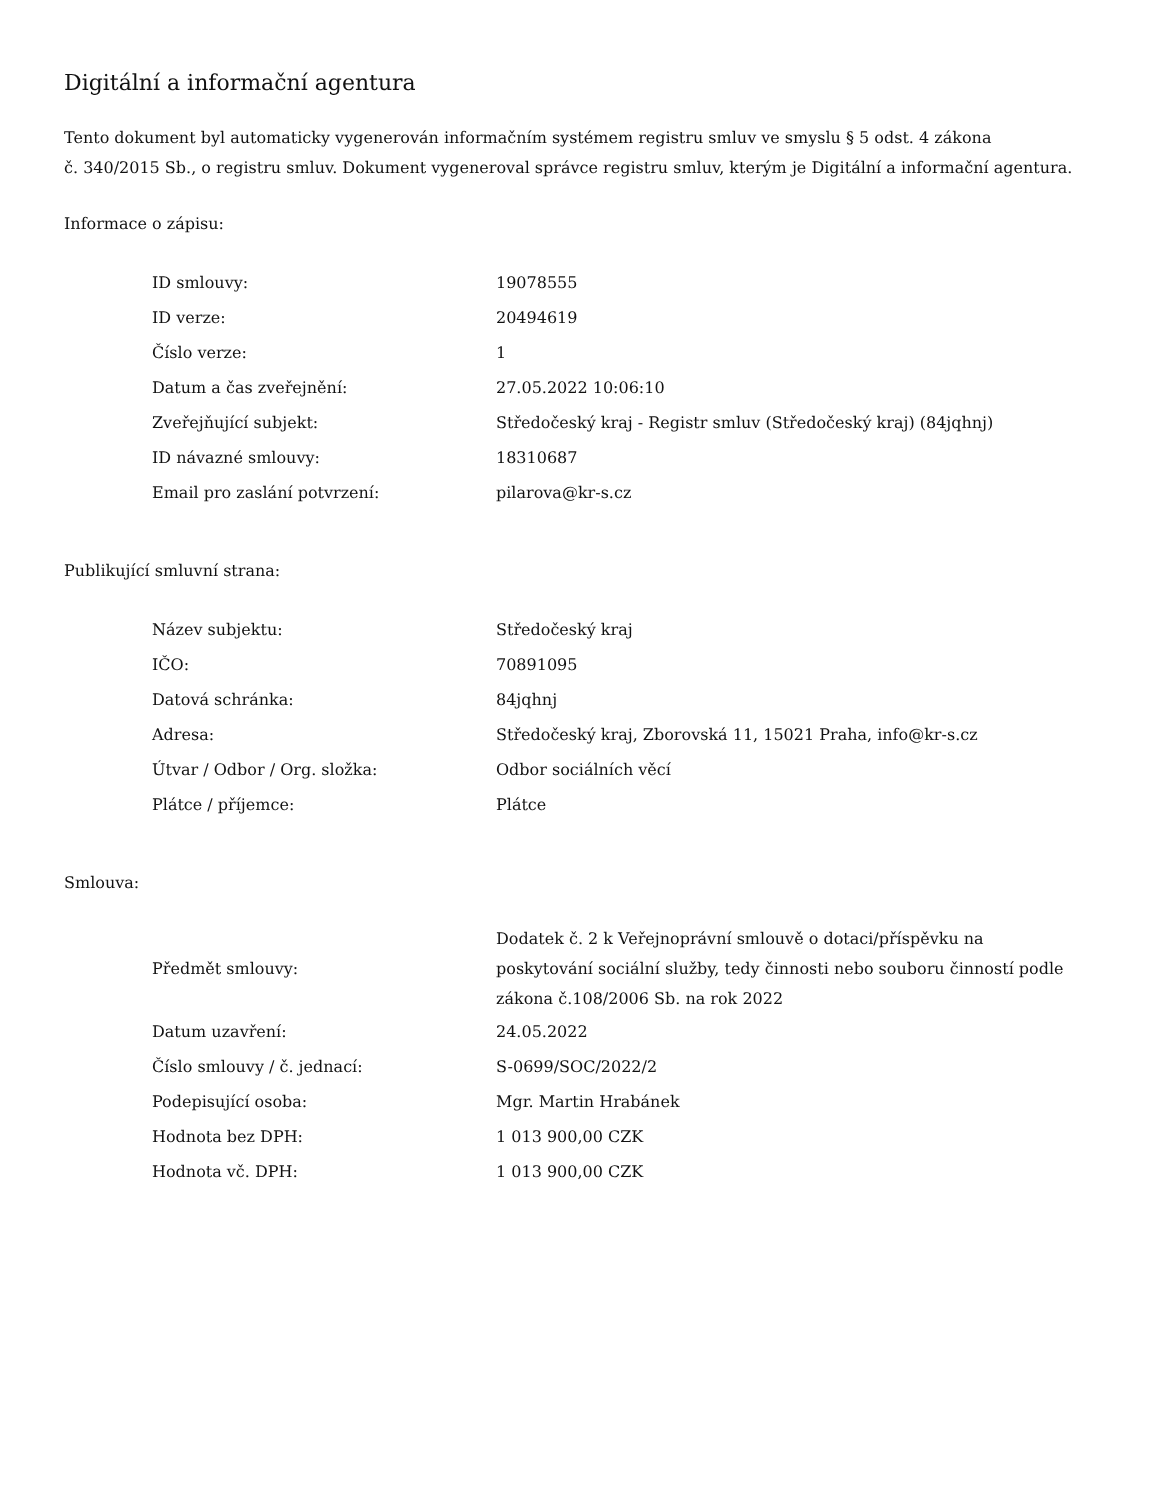Digitální a informační agentura
Tento dokument byl automaticky vygenerován informačním systémem registru smluv ve smyslu § 5 odst. 4 zákona
č. 340/2015 Sb., o registru smluv. Dokument vygeneroval správce registru smluv, kterým je Digitální a informační agentura.
Informace o zápisu:
| ID smlouvy: | 19078555 |
| ID verze: | 20494619 |
| Číslo verze: | 1 |
| Datum a čas zveřejnění: | 27.05.2022 10:06:10 |
| Zveřejňující subjekt: | Středočeský kraj - Registr smluv (Středočeský kraj) (84jqhnj) |
| ID návazné smlouvy: | 18310687 |
| Email pro zaslání potvrzení: | pilarova@kr-s.cz |
Publikující smluvní strana:
| Název subjektu: | Středočeský kraj |
| IČO: | 70891095 |
| Datová schránka: | 84jqhnj |
| Adresa: | Středočeský kraj, Zborovská 11, 15021 Praha, info@kr-s.cz |
| Útvar / Odbor / Org. složka: | Odbor sociálních věcí |
| Plátce / příjemce: | Plátce |
Smlouva:
| Předmět smlouvy: | Dodatek č. 2 k Veřejnoprávní smlouvě o dotaci/příspěvku na poskytování sociální služby, tedy činnosti nebo souboru činností podle zákona č.108/2006 Sb. na rok 2022 |
| Datum uzavření: | 24.05.2022 |
| Číslo smlouvy / č. jednací: | S-0699/SOC/2022/2 |
| Podepisující osoba: | Mgr. Martin Hrabánek |
| Hodnota bez DPH: | 1 013 900,00 CZK |
| Hodnota vč. DPH: | 1 013 900,00 CZK |